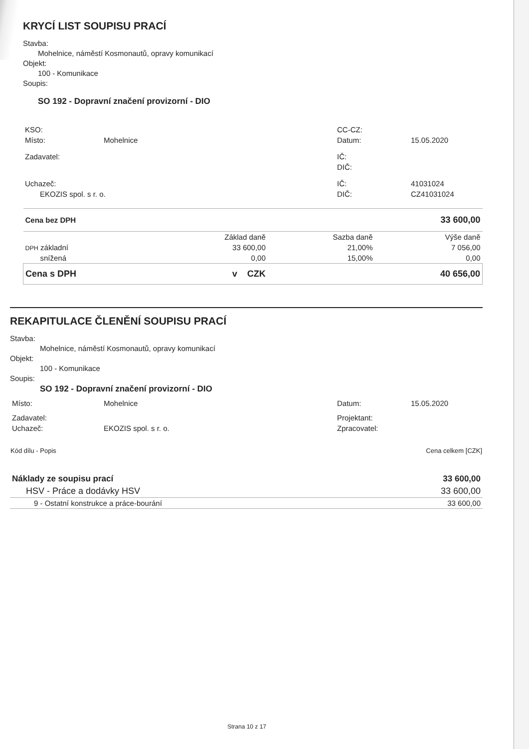KRYCÍ LIST SOUPISU PRACÍ
Stavba:
Mohelnice, náměstí Kosmonautů, opravy komunikací
Objekt:
100 - Komunikace
Soupis:
SO 192 - Dopravní značení provizorní - DIO
| KSO: | | CC-CZ: | |
| Místo: | Mohelnice | Datum: | 15.05.2020 |
| Zadavatel: | | IČ: | |
| | | DIČ: | |
| Uchazeč: | | IČ: | 41031024 |
| EKOZIS spol. s r. o. | | DIČ: | CZ41031024 |
| Cena bez DPH | | | 33 600,00 |
| | Základ daně | Sazba daně | Výše daně |
| DPH základní | 33 600,00 | 21,00% | 7 056,00 |
| snížená | 0,00 | 15,00% | 0,00 |
| Cena s DPH | v CZK | | 40 656,00 |
REKAPITULACE ČLENĚNÍ SOUPISU PRACÍ
Stavba:
Mohelnice, náměstí Kosmonautů, opravy komunikací
Objekt:
100 - Komunikace
Soupis:
SO 192 - Dopravní značení provizorní - DIO
| Místo: | Mohelnice | Datum: | 15.05.2020 |
| Zadavatel: | | Projektant: | |
| Uchazeč: | EKOZIS spol. s r. o. | Zpracovatel: | |
| Kód dílu - Popis | Cena celkem [CZK] |
| --- | --- |
| Náklady ze soupisu prací | 33 600,00 |
| HSV - Práce a dodávky HSV | 33 600,00 |
| 9 - Ostatní konstrukce a práce-bourání | 33 600,00 |
Strana 10 z 17